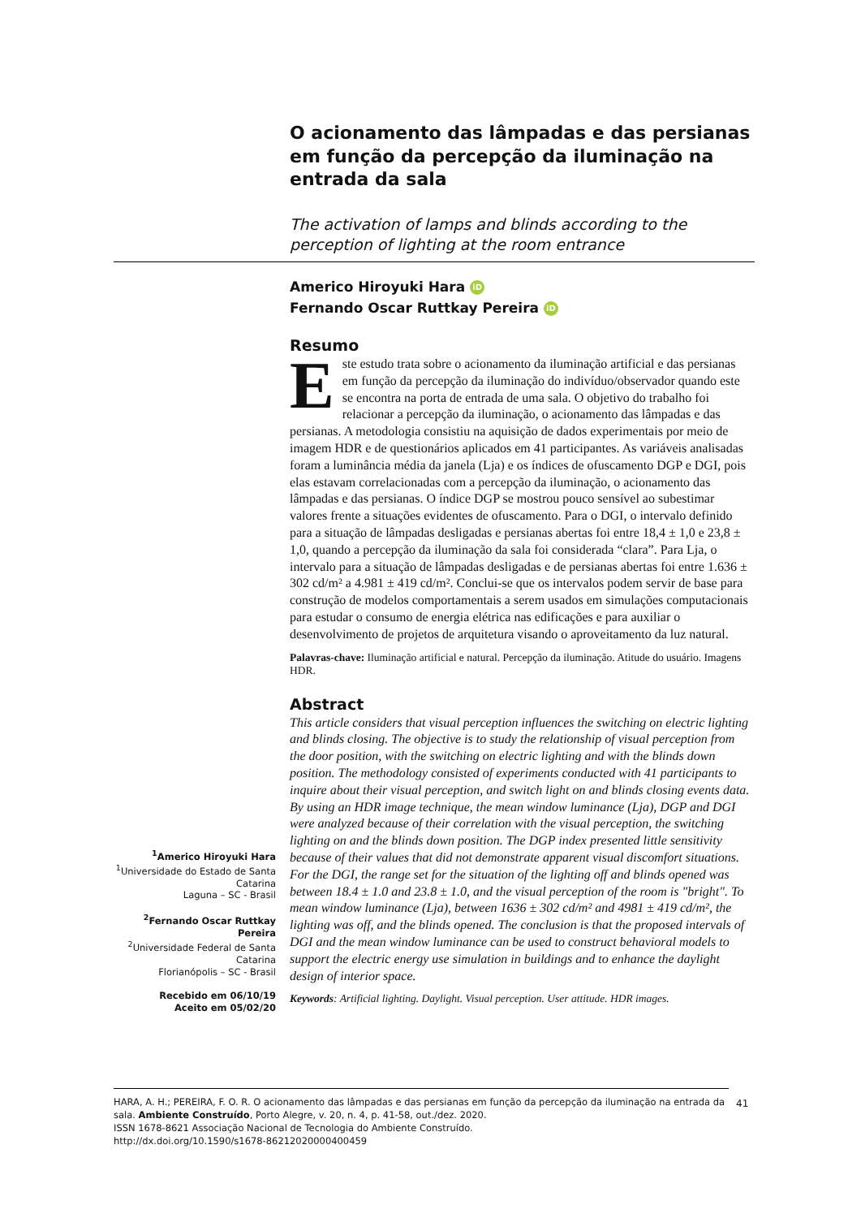O acionamento das lâmpadas e das persianas em função da percepção da iluminação na entrada da sala
The activation of lamps and blinds according to the perception of lighting at the room entrance
Americo Hiroyuki Hara iD
Fernando Oscar Ruttkay Pereira iD
Resumo
Este estudo trata sobre o acionamento da iluminação artificial e das persianas em função da percepção da iluminação do indivíduo/observador quando este se encontra na porta de entrada de uma sala. O objetivo do trabalho foi relacionar a percepção da iluminação, o acionamento das lâmpadas e das persianas. A metodologia consistiu na aquisição de dados experimentais por meio de imagem HDR e de questionários aplicados em 41 participantes. As variáveis analisadas foram a luminância média da janela (Lja) e os índices de ofuscamento DGP e DGI, pois elas estavam correlacionadas com a percepção da iluminação, o acionamento das lâmpadas e das persianas. O índice DGP se mostrou pouco sensível ao subestimar valores frente a situações evidentes de ofuscamento. Para o DGI, o intervalo definido para a situação de lâmpadas desligadas e persianas abertas foi entre 18,4 ± 1,0 e 23,8 ± 1,0, quando a percepção da iluminação da sala foi considerada “clara”. Para Lja, o intervalo para a situação de lâmpadas desligadas e de persianas abertas foi entre 1.636 ± 302 cd/m² a 4.981 ± 419 cd/m². Conclui-se que os intervalos podem servir de base para construção de modelos comportamentais a serem usados em simulações computacionais para estudar o consumo de energia elétrica nas edificações e para auxiliar o desenvolvimento de projetos de arquitetura visando o aproveitamento da luz natural.
Palavras-chave: Iluminação artificial e natural. Percepção da iluminação. Atitude do usuário. Imagens HDR.
Abstract
This article considers that visual perception influences the switching on electric lighting and blinds closing. The objective is to study the relationship of visual perception from the door position, with the switching on electric lighting and with the blinds down position. The methodology consisted of experiments conducted with 41 participants to inquire about their visual perception, and switch light on and blinds closing events data. By using an HDR image technique, the mean window luminance (Lja), DGP and DGI were analyzed because of their correlation with the visual perception, the switching lighting on and the blinds down position. The DGP index presented little sensitivity because of their values that did not demonstrate apparent visual discomfort situations. For the DGI, the range set for the situation of the lighting off and blinds opened was between 18.4 ± 1.0 and 23.8 ± 1.0, and the visual perception of the room is "bright". To mean window luminance (Lja), between 1636 ± 302 cd/m² and 4981 ± 419 cd/m², the lighting was off, and the blinds opened. The conclusion is that the proposed intervals of DGI and the mean window luminance can be used to construct behavioral models to support the electric energy use simulation in buildings and to enhance the daylight design of interior space.
Keywords: Artificial lighting. Daylight. Visual perception. User attitude. HDR images.
<sup>1</sup> Americo Hiroyuki Hara
<sup>1</sup> Universidade do Estado de Santa Catarina
Laguna – SC - Brasil
<sup>2</sup> Fernando Oscar Ruttkay Pereira
<sup>2</sup> Universidade Federal de Santa Catarina
Florianópolis – SC - Brasil
Recebido em 06/10/19
Aceito em 05/02/20
HARA, A. H.; PEREIRA, F. O. R. O acionamento das lâmpadas e das persianas em função da percepção da iluminação na entrada da sala. Ambiente Construído, Porto Alegre, v. 20, n. 4, p. 41-58, out./dez. 2020.
ISSN 1678-8621 Associação Nacional de Tecnologia do Ambiente Construído.
http://dx.doi.org/10.1590/s1678-86212020000400459
41